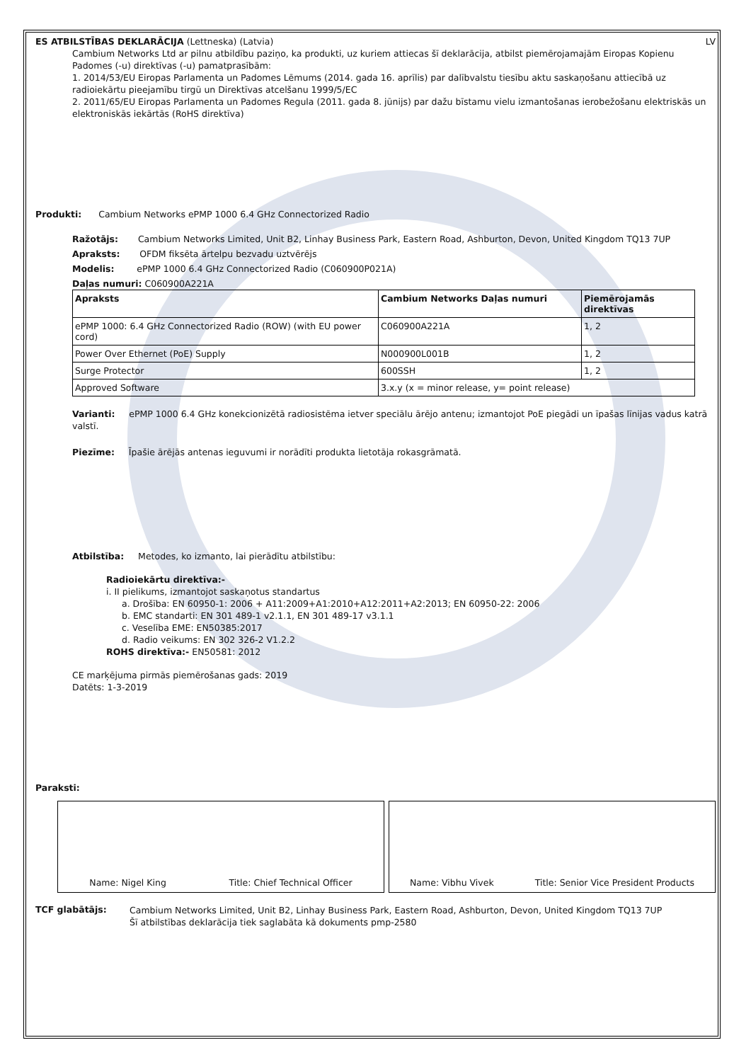ES ATBILSTĪBAS DEKLARĀCIJA (Lettneska) (Latvia)
LV
Cambium Networks Ltd ar pilnu atbildību paziņo, ka produkti, uz kuriem attiecas šī deklarācija, atbilst piemērojamajām Eiropas Kopienu Padomes (-u) direktīvas (-u) pamatprasībām:
1. 2014/53/EU Eiropas Parlamenta un Padomes Lēmums (2014. gada 16. aprīlis) par dalībvalstu tiesību aktu saskaņošanu attiecībā uz radioiekārtu pieejamību tirgū un Direktīvas atcelšanu 1999/5/EC
2. 2011/65/EU Eiropas Parlamenta un Padomes Regula (2011. gada 8. jūnijs) par dažu bīstamu vielu izmantošanas ierobežošanu elektriskās un elektroniskās iekārtās (RoHS direktīva)
Produkti: Cambium Networks ePMP 1000 6.4 GHz Connectorized Radio
Ražotājs: Cambium Networks Limited, Unit B2, Linhay Business Park, Eastern Road, Ashburton, Devon, United Kingdom TQ13 7UP
Apraksts: OFDM fiksēta ārtelpu bezvadu uztvērējs
Modelis: ePMP 1000 6.4 GHz Connectorized Radio (C060900P021A)
Daļas numuri: C060900A221A
| Apraksts | Cambium Networks Daļas numuri | Piemērojamās direktīvas |
| --- | --- | --- |
| ePMP 1000: 6.4 GHz Connectorized Radio (ROW) (with EU power cord) | C060900A221A | 1, 2 |
| Power Over Ethernet (PoE) Supply | N000900L001B | 1, 2 |
| Surge Protector | 600SSH | 1, 2 |
| Approved Software | 3.x.y (x = minor release, y= point release) | |
Varianti: ePMP 1000 6.4 GHz konekcionizētā radiosistēma ietver speciālu ārējo antenu; izmantojot PoE piegādi un īpašas līnijas vadus katrā valstī.
Piezīme: Īpašie ārējās antenas ieguvumi ir norādīti produkta lietotāja rokasgrāmatā.
Atbilstība: Metodes, ko izmanto, lai pierādītu atbilstību:
Radioiekārtu direktīva:-
i. II pielikums, izmantojot saskaņotus standartus
a. Drošība: EN 60950-1: 2006 + A11:2009+A1:2010+A12:2011+A2:2013; EN 60950-22: 2006
b. EMC standarti: EN 301 489-1 v2.1.1, EN 301 489-17 v3.1.1
c. Veselība EME: EN50385:2017
d. Radio veikums: EN 302 326-2 V1.2.2
ROHS direktīva:- EN50581: 2012
CE marķējuma pirmās piemērošanas gads: 2019
Datēts: 1-3-2019
Paraksti:
Name: Nigel King Title: Chief Technical Officer
Name: Vibhu Vivek Title: Senior Vice President Products
TCF glabātājs:
Cambium Networks Limited, Unit B2, Linhay Business Park, Eastern Road, Ashburton, Devon, United Kingdom TQ13 7UP
Šī atbilstības deklarācija tiek saglabāta kā dokuments pmp-2580